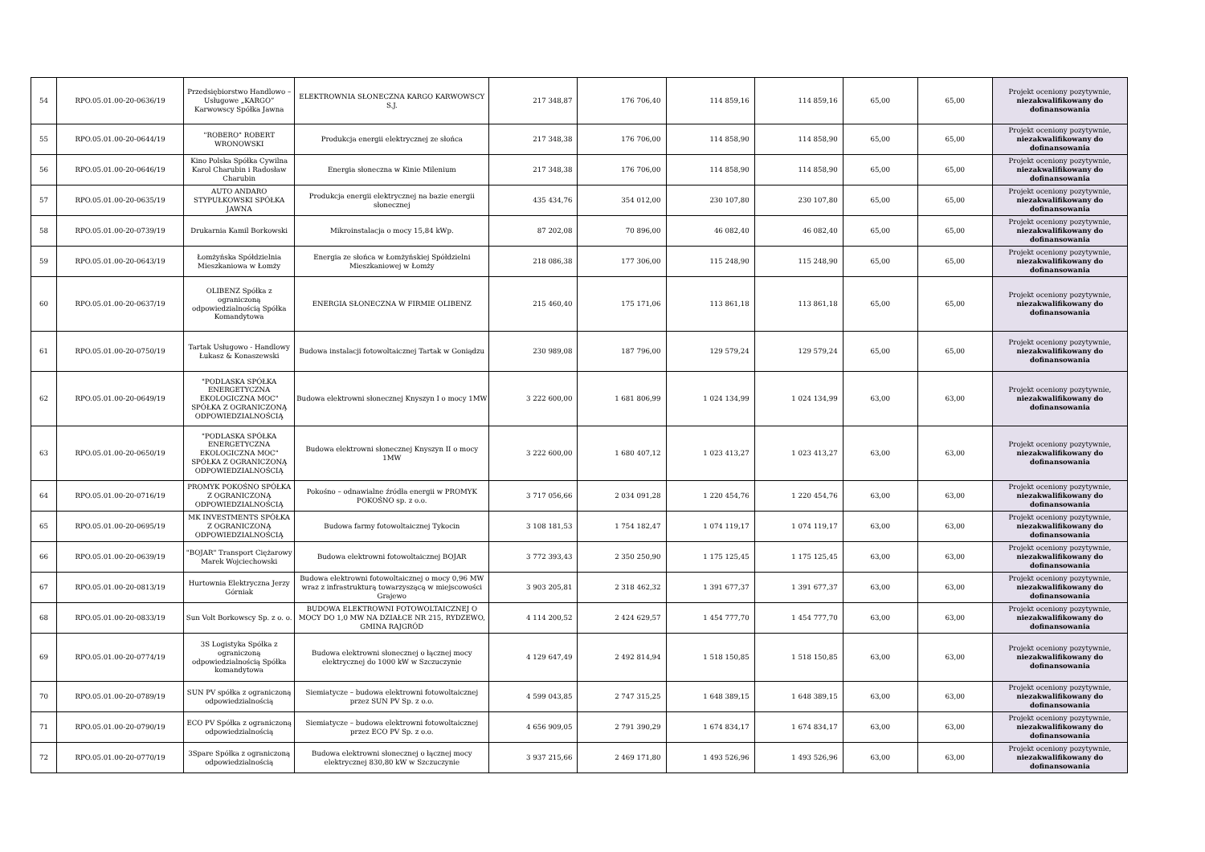| 54 | RPO.05.01.00-20-0636/19 | Przedsiębiorstwo Handlowo – Usługowe „KARGO” Karwowscy Spółka Jawna | ELEKTROWNIA SŁONECZNA KARGO KARWOWSCY S.J. | 217 348,87 | 176 706,40 | 114 859,16 | 114 859,16 | 65,00 | 65,00 | Projekt oceniony pozytywnie, niezakwalifikowany do dofinansowania |
| 55 | RPO.05.01.00-20-0644/19 | "ROBERO" ROBERT WRONOWSKI | Produkcja energii elektrycznej ze słońca | 217 348,38 | 176 706,00 | 114 858,90 | 114 858,90 | 65,00 | 65,00 | Projekt oceniony pozytywnie, niezakwalifikowany do dofinansowania |
| 56 | RPO.05.01.00-20-0646/19 | Kino Polska Spółka Cywilna Karol Charubin i Radosław Charubin | Energia słoneczna w Kinie Milenium | 217 348,38 | 176 706,00 | 114 858,90 | 114 858,90 | 65,00 | 65,00 | Projekt oceniony pozytywnie, niezakwalifikowany do dofinansowania |
| 57 | RPO.05.01.00-20-0635/19 | AUTO ANDARO STYPUŁKOWSKI SPÓŁKA JAWNA | Produkcja energii elektrycznej na bazie energii słonecznej | 435 434,76 | 354 012,00 | 230 107,80 | 230 107,80 | 65,00 | 65,00 | Projekt oceniony pozytywnie, niezakwalifikowany do dofinansowania |
| 58 | RPO.05.01.00-20-0739/19 | Drukarnia Kamil Borkowski | Mikroinstalacja o mocy 15,84 kWp. | 87 202,08 | 70 896,00 | 46 082,40 | 46 082,40 | 65,00 | 65,00 | Projekt oceniony pozytywnie, niezakwalifikowany do dofinansowania |
| 59 | RPO.05.01.00-20-0643/19 | Łomżyńska Spółdzielnia Mieszkaniowa w Łomży | Energia ze słońca w Łomżyńskiej Spółdzielni Mieszkaniowej w Łomży | 218 086,38 | 177 306,00 | 115 248,90 | 115 248,90 | 65,00 | 65,00 | Projekt oceniony pozytywnie, niezakwalifikowany do dofinansowania |
| 60 | RPO.05.01.00-20-0637/19 | OLIBENZ Spółka z ograniczoną odpowiedzialnością Spółka Komandytowa | ENERGIA SŁONECZNA W FIRMIE OLIBENZ | 215 460,40 | 175 171,06 | 113 861,18 | 113 861,18 | 65,00 | 65,00 | Projekt oceniony pozytywnie, niezakwalifikowany do dofinansowania |
| 61 | RPO.05.01.00-20-0750/19 | Tartak Usługowo - Handlowy Łukasz & Konaszewski | Budowa instalacji fotowoltaicznej Tartak w Goniądzu | 230 989,08 | 187 796,00 | 129 579,24 | 129 579,24 | 65,00 | 65,00 | Projekt oceniony pozytywnie, niezakwalifikowany do dofinansowania |
| 62 | RPO.05.01.00-20-0649/19 | "PODLASKA SPÓŁKA ENERGETYCZNA EKOLOGICZNA MOC" SPÓŁKA Z OGRANICZONĄ ODPOWIEDZIALNOŚCIĄ | Budowa elektrowni słonecznej Knyszyn I o mocy 1MW | 3 222 600,00 | 1 681 806,99 | 1 024 134,99 | 1 024 134,99 | 63,00 | 63,00 | Projekt oceniony pozytywnie, niezakwalifikowany do dofinansowania |
| 63 | RPO.05.01.00-20-0650/19 | "PODLASKA SPÓŁKA ENERGETYCZNA EKOLOGICZNA MOC" SPÓŁKA Z OGRANICZONĄ ODPOWIEDZIALNOŚCIĄ | Budowa elektrowni słonecznej Knyszyn II o mocy 1MW | 3 222 600,00 | 1 680 407,12 | 1 023 413,27 | 1 023 413,27 | 63,00 | 63,00 | Projekt oceniony pozytywnie, niezakwalifikowany do dofinansowania |
| 64 | RPO.05.01.00-20-0716/19 | PROMYK POKOŚNO SPÓŁKA Z OGRANICZONĄ ODPOWIEDZIALNOŚCIĄ | Pokośno – odnawialne źródła energii w PROMYK POKOŚNO sp. z o.o. | 3 717 056,66 | 2 034 091,28 | 1 220 454,76 | 1 220 454,76 | 63,00 | 63,00 | Projekt oceniony pozytywnie, niezakwalifikowany do dofinansowania |
| 65 | RPO.05.01.00-20-0695/19 | MK INVESTMENTS SPÓŁKA Z OGRANICZONĄ ODPOWIEDZIALNOŚCIĄ | Budowa farmy fotowoltaicznej Tykocin | 3 108 181,53 | 1 754 182,47 | 1 074 119,17 | 1 074 119,17 | 63,00 | 63,00 | Projekt oceniony pozytywnie, niezakwalifikowany do dofinansowania |
| 66 | RPO.05.01.00-20-0639/19 | "BOJAR" Transport Ciężarowy Marek Wojciechowski | Budowa elektrowni fotowoltaicznej BOJAR | 3 772 393,43 | 2 350 250,90 | 1 175 125,45 | 1 175 125,45 | 63,00 | 63,00 | Projekt oceniony pozytywnie, niezakwalifikowany do dofinansowania |
| 67 | RPO.05.01.00-20-0813/19 | Hurtownia Elektryczna Jerzy Górniak | Budowa elektrowni fotowoltaicznej o mocy 0,96 MW wraz z infrastrukturą towarzyszącą w miejscowości Grajewo | 3 903 205,81 | 2 318 462,32 | 1 391 677,37 | 1 391 677,37 | 63,00 | 63,00 | Projekt oceniony pozytywnie, niezakwalifikowany do dofinansowania |
| 68 | RPO.05.01.00-20-0833/19 | Sun Volt Borkowscy Sp. z o. o. | BUDOWA ELEKTROWNI FOTOWOLTAICZNEJ O MOCY DO 1,0 MW NA DZIAŁCE NR 215, RYDZEWO, GMINA RAJGRÓD | 4 114 200,52 | 2 424 629,57 | 1 454 777,70 | 1 454 777,70 | 63,00 | 63,00 | Projekt oceniony pozytywnie, niezakwalifikowany do dofinansowania |
| 69 | RPO.05.01.00-20-0774/19 | 3S Logistyka Spółka z ograniczoną odpowiedzialnością Spółka komandytowa | Budowa elektrowni słonecznej o łącznej mocy elektrycznej do 1000 kW w Szczuczynie | 4 129 647,49 | 2 492 814,94 | 1 518 150,85 | 1 518 150,85 | 63,00 | 63,00 | Projekt oceniony pozytywnie, niezakwalifikowany do dofinansowania |
| 70 | RPO.05.01.00-20-0789/19 | SUN PV spółka z ograniczoną odpowiedzialnością | Siemiatycze – budowa elektrowni fotowoltaicznej przez SUN PV Sp. z o.o. | 4 599 043,85 | 2 747 315,25 | 1 648 389,15 | 1 648 389,15 | 63,00 | 63,00 | Projekt oceniony pozytywnie, niezakwalifikowany do dofinansowania |
| 71 | RPO.05.01.00-20-0790/19 | ECO PV Spółka z ograniczoną odpowiedzialnością | Siemiatycze – budowa elektrowni fotowoltaicznej przez ECO PV Sp. z o.o. | 4 656 909,05 | 2 791 390,29 | 1 674 834,17 | 1 674 834,17 | 63,00 | 63,00 | Projekt oceniony pozytywnie, niezakwalifikowany do dofinansowania |
| 72 | RPO.05.01.00-20-0770/19 | 3Spare Spółka z ograniczoną odpowiedzialnością | Budowa elektrowni słonecznej o łącznej mocy elektrycznej 830,80 kW w Szczuczynie | 3 937 215,66 | 2 469 171,80 | 1 493 526,96 | 1 493 526,96 | 63,00 | 63,00 | Projekt oceniony pozytywnie, niezakwalifikowany do dofinansowania |